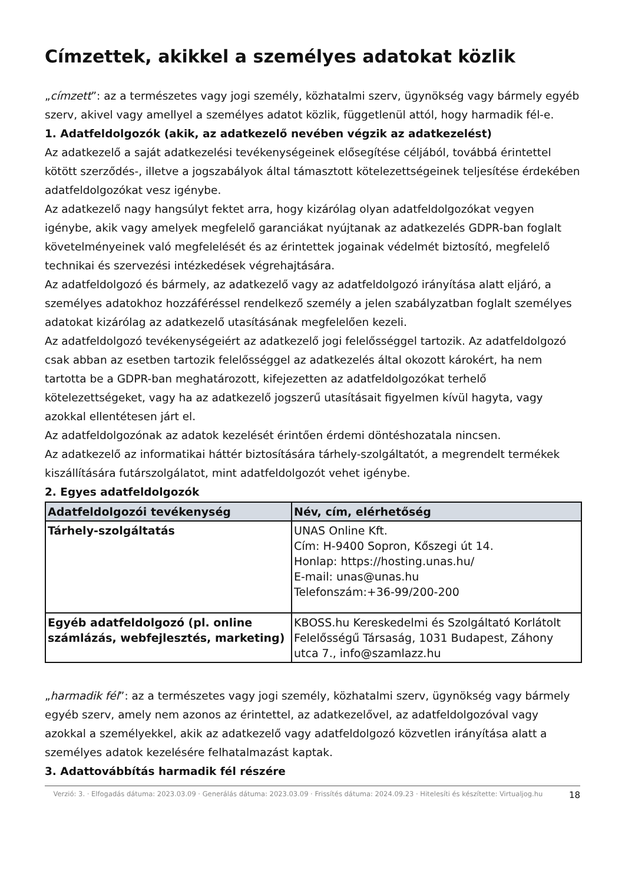Címzettek, akikkel a személyes adatokat közlik
„címzett”: az a természetes vagy jogi személy, közhatalmi szerv, ügynökség vagy bármely egyéb szerv, akivel vagy amellyel a személyes adatot közlik, függetlenül attól, hogy harmadik fél-e.
1. Adatfeldolgozók (akik, az adatkezelő nevében végzik az adatkezelést)
Az adatkezelő a saját adatkezelési tevékenységeinek elősegítése céljából, továbbá érintettel kötött szerződés-, illetve a jogszabályok által támasztott kötelezettségeinek teljesítése érdekében adatfeldolgozókat vesz igénybe.
Az adatkezelő nagy hangsúlyt fektet arra, hogy kizárólag olyan adatfeldolgozókat vegyen igénybe, akik vagy amelyek megfelelő garanciákat nyújtanak az adatkezelés GDPR-ban foglalt követelményeinek való megfelelését és az érintettek jogainak védelmét biztosító, megfelelő technikai és szervezési intézkedések végrehajtására.
Az adatfeldolgozó és bármely, az adatkezelő vagy az adatfeldolgozó irányítása alatt eljáró, a személyes adatokhoz hozzáféréssel rendelkező személy a jelen szabályzatban foglalt személyes adatokat kizárólag az adatkezelő utasításának megfelelően kezeli.
Az adatfeldolgozó tevékenységeiért az adatkezelő jogi felelősséggel tartozik. Az adatfeldolgozó csak abban az esetben tartozik felelősséggel az adatkezelés által okozott károkért, ha nem tartotta be a GDPR-ban meghatározott, kifejezetten az adatfeldolgozókat terhelő kötelezettségeket, vagy ha az adatkezelő jogszerű utasításait figyelmen kívül hagyta, vagy azokkal ellentétesen járt el.
Az adatfeldolgozónak az adatok kezelését érintően érdemi döntéshozatala nincsen.
Az adatkezelő az informatikai háttér biztosítására tárhely-szolgáltatót, a megrendelt termékek kiszállítására futárszolgálatot, mint adatfeldolgozót vehet igénybe.
2. Egyes adatfeldolgozók
| Adatfeldolgozói tevékenység | Név, cím, elérhetőség |
| --- | --- |
| Tárhely-szolgáltatás | UNAS Online Kft. Cím: H-9400 Sopron, Kőszegi út 14. Honlap: https://hosting.unas.hu/ E-mail: unas@unas.hu Telefonszám:+36-99/200-200 |
| Egyéb adatfeldolgozó (pl. online számlázás, webfejlesztés, marketing) | KBOSS.hu Kereskedelmi és Szolgáltató Korlátolt Felelősségű Társaság, 1031 Budapest, Záhony utca 7., info@szamlazz.hu |
„harmadik fél”: az a természetes vagy jogi személy, közhatalmi szerv, ügynökség vagy bármely egyéb szerv, amely nem azonos az érintettel, az adatkezelővel, az adatfeldolgozóval vagy azokkal a személyekkel, akik az adatkezelő vagy adatfeldolgozó közvetlen irányítása alatt a személyes adatok kezelésére felhatalmazást kaptak.
3. Adattovábbítás harmadik fél részére
Verzió: 3. · Elfogadás dátuma: 2023.03.09 · Generálás dátuma: 2023.03.09 · Frissítés dátuma: 2024.09.23 · Hitelesíti és készítette: Virtualjog.hu
18